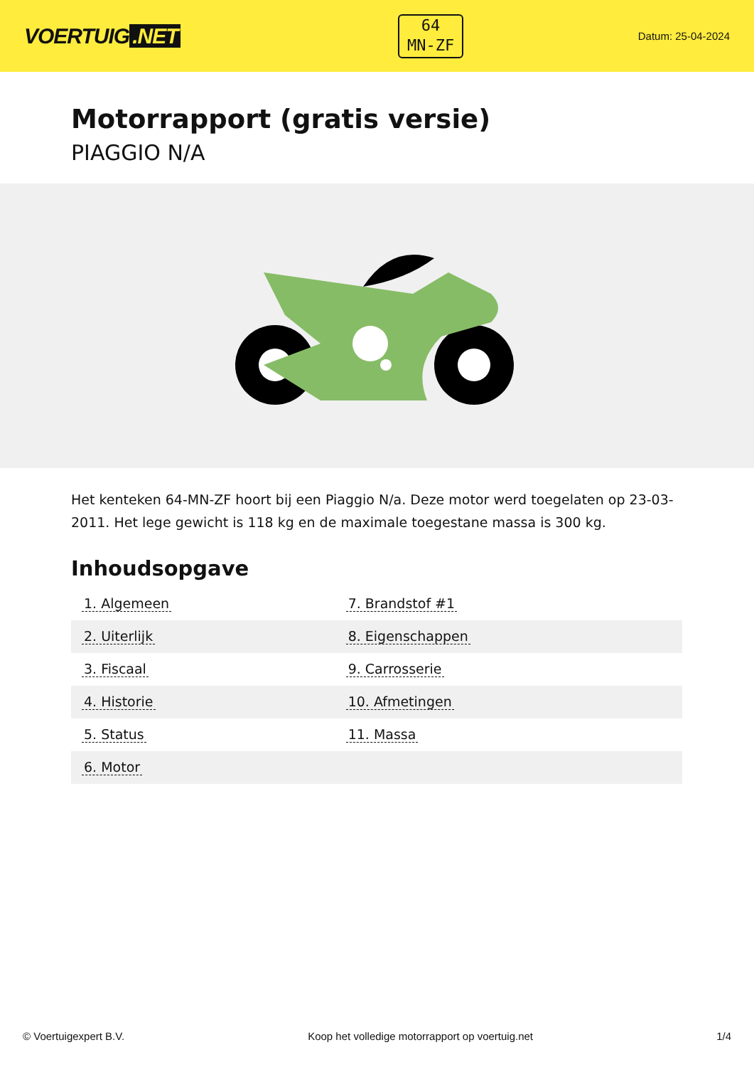VOERTUIG.NET
64
MN-ZF
Datum: 25-04-2024
Motorrapport (gratis versie)
PIAGGIO N/A
Het kenteken 64-MN-ZF hoort bij een Piaggio N/a. Deze motor werd toegelaten op 23-03-2011. Het lege gewicht is 118 kg en de maximale toegestane massa is 300 kg.
Inhoudsopgave
| 1. Algemeen | 7. Brandstof #1 |
| 2. Uiterlijk | 8. Eigenschappen |
| 3. Fiscaal | 9. Carrosserie |
| 4. Historie | 10. Afmetingen |
| 5. Status | 11. Massa |
| 6. Motor | |
© Voertuigexpert B.V. Koop het volledige motorrapport op voertuig.net
1/4